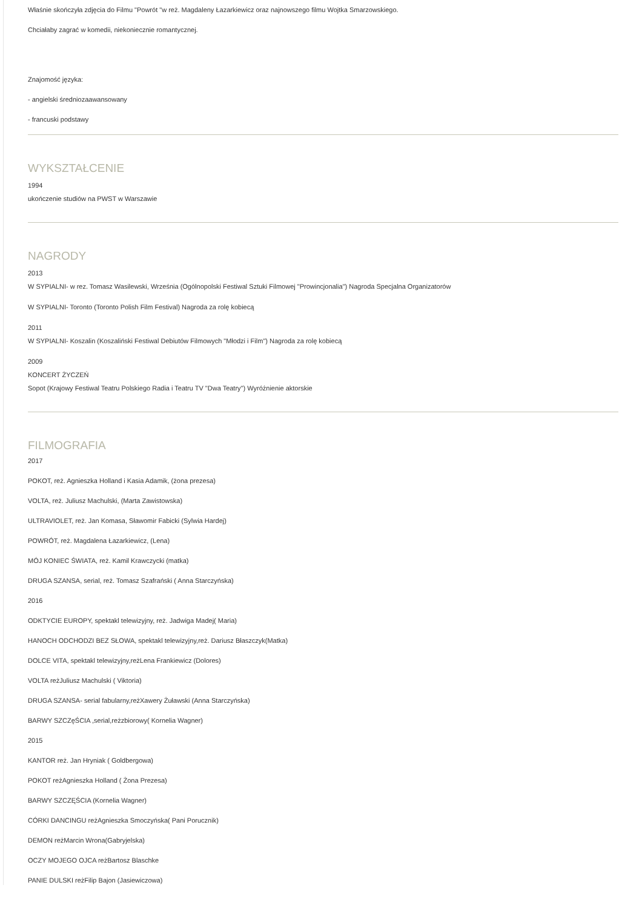Właśnie skończyła zdjęcia do Filmu "Powrót "w reż. Magdaleny Łazarkiewicz oraz najnowszego filmu Wojtka Smarzowskiego.
Chciałaby zagrać w komedii, niekoniecznie romantycznej.
Znajomość języka:
- angielski średniozaawansowany
- francuski podstawy
WYKSZTAŁCENIE
1994
ukończenie studiów na PWST w Warszawie
NAGRODY
2013
W SYPIALNI- w rez. Tomasz Wasilewski, Września (Ogólnopolski Festiwal Sztuki Filmowej "Prowincjonalia") Nagroda Specjalna Organizatorów
W SYPIALNI- Toronto (Toronto Polish Film Festival) Nagroda za rolę kobiecą
2011
W SYPIALNI- Koszalin (Koszaliński Festiwal Debiutów Filmowych "Młodzi i Film") Nagroda za rolę kobiecą
2009
KONCERT ŻYCZEŃ
Sopot (Krajowy Festiwal Teatru Polskiego Radia i Teatru TV "Dwa Teatry") Wyróżnienie aktorskie
FILMOGRAFIA
2017
POKOT, reż. Agnieszka Holland i Kasia Adamik, (żona prezesa)
VOLTA, reż. Juliusz Machulski, (Marta Zawistowska)
ULTRAVIOLET, reż. Jan Komasa, Sławomir Fabicki (Sylwia Hardej)
POWRÓT, reż. Magdalena Łazarkiewicz, (Lena)
MÓJ KONIEC ŚWIATA, reż. Kamil Krawczycki (matka)
DRUGA SZANSA, serial, reż. Tomasz Szafrański ( Anna Starczyńska)
2016
ODKTYCIE EUROPY, spektakl telewizyjny, reż. Jadwiga Madej( Maria)
HANOCH ODCHODZI BEZ SŁOWA, spektakl telewizyjny,reż. Dariusz Błaszczyk(Matka)
DOLCE VITA, spektakl telewizyjny,reżLena Frankiewicz (Dolores)
VOLTA reżJuliusz Machulski ( Viktoria)
DRUGA SZANSA- serial fabularny,reżXawery Żuławski (Anna Starczyńska)
BARWY SZCZęŚCIA ,serial,reżzbiorowy( Kornelia Wagner)
2015
KANTOR reż. Jan Hryniak ( Goldbergowa)
POKOT reżAgnieszka Holland ( Żona Prezesa)
BARWY SZCZĘŚCIA (Kornelia Wagner)
CÓRKI DANCINGU reżAgnieszka Smoczyńska( Pani Porucznik)
DEMON reżMarcin Wrona(Gabryjelska)
OCZY MOJEGO OJCA reżBartosz Blaschke
PANIE DULSKI reżFilip Bajon (Jasiewiczowa)